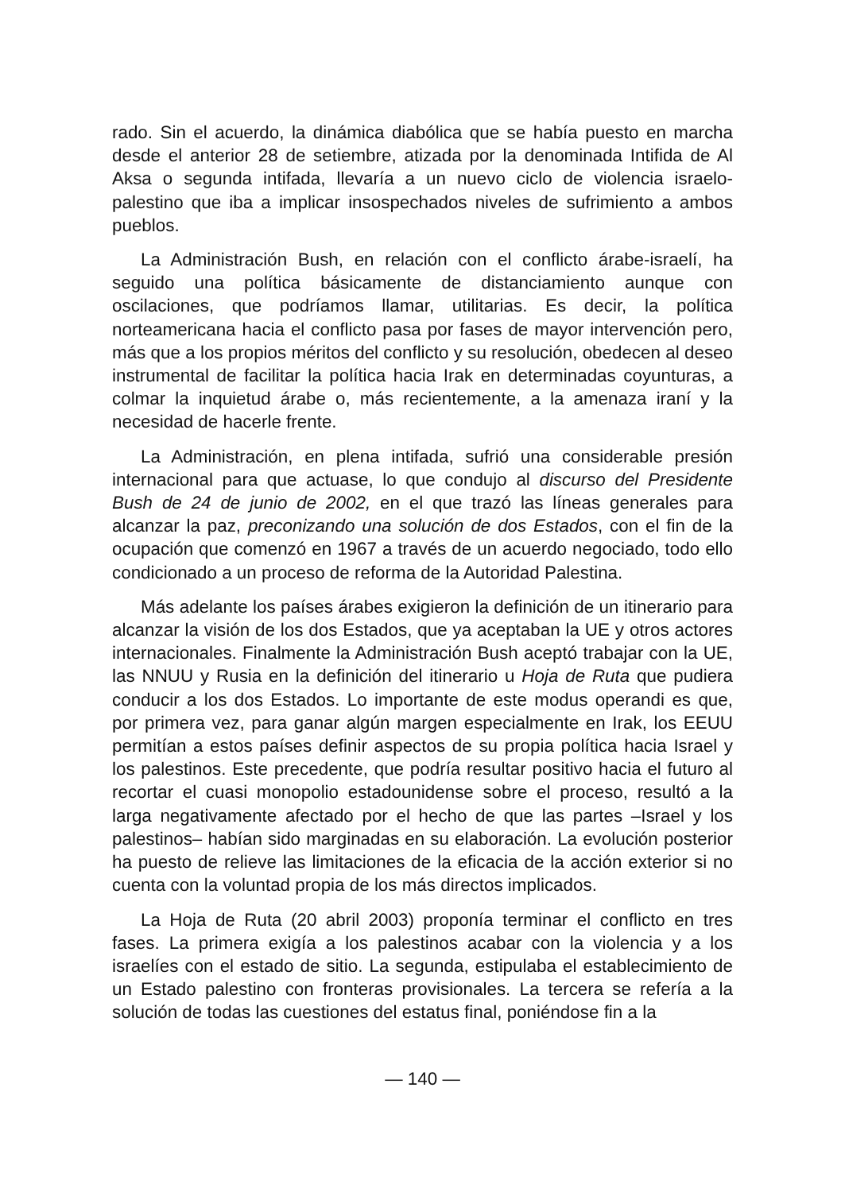rado. Sin el acuerdo, la dinámica diabólica que se había puesto en marcha desde el anterior 28 de setiembre, atizada por la denominada Intifida de Al Aksa o segunda intifada, llevaría a un nuevo ciclo de violencia israelo-palestino que iba a implicar insospechados niveles de sufrimiento a ambos pueblos.
La Administración Bush, en relación con el conflicto árabe-israelí, ha seguido una política básicamente de distanciamiento aunque con oscilaciones, que podríamos llamar, utilitarias. Es decir, la política norteamericana hacia el conflicto pasa por fases de mayor intervención pero, más que a los propios méritos del conflicto y su resolución, obedecen al deseo instrumental de facilitar la política hacia Irak en determinadas coyunturas, a colmar la inquietud árabe o, más recientemente, a la amenaza iraní y la necesidad de hacerle frente.
La Administración, en plena intifada, sufrió una considerable presión internacional para que actuase, lo que condujo al discurso del Presidente Bush de 24 de junio de 2002, en el que trazó las líneas generales para alcanzar la paz, preconizando una solución de dos Estados, con el fin de la ocupación que comenzó en 1967 a través de un acuerdo negociado, todo ello condicionado a un proceso de reforma de la Autoridad Palestina.
Más adelante los países árabes exigieron la definición de un itinerario para alcanzar la visión de los dos Estados, que ya aceptaban la UE y otros actores internacionales. Finalmente la Administración Bush aceptó trabajar con la UE, las NNUU y Rusia en la definición del itinerario u Hoja de Ruta que pudiera conducir a los dos Estados. Lo importante de este modus operandi es que, por primera vez, para ganar algún margen especialmente en Irak, los EEUU permitían a estos países definir aspectos de su propia política hacia Israel y los palestinos. Este precedente, que podría resultar positivo hacia el futuro al recortar el cuasi monopolio estadounidense sobre el proceso, resultó a la larga negativamente afectado por el hecho de que las partes –Israel y los palestinos– habían sido marginadas en su elaboración. La evolución posterior ha puesto de relieve las limitaciones de la eficacia de la acción exterior si no cuenta con la voluntad propia de los más directos implicados.
La Hoja de Ruta (20 abril 2003) proponía terminar el conflicto en tres fases. La primera exigía a los palestinos acabar con la violencia y a los israelíes con el estado de sitio. La segunda, estipulaba el establecimiento de un Estado palestino con fronteras provisionales. La tercera se refería a la solución de todas las cuestiones del estatus final, poniéndose fin a la
— 140 —